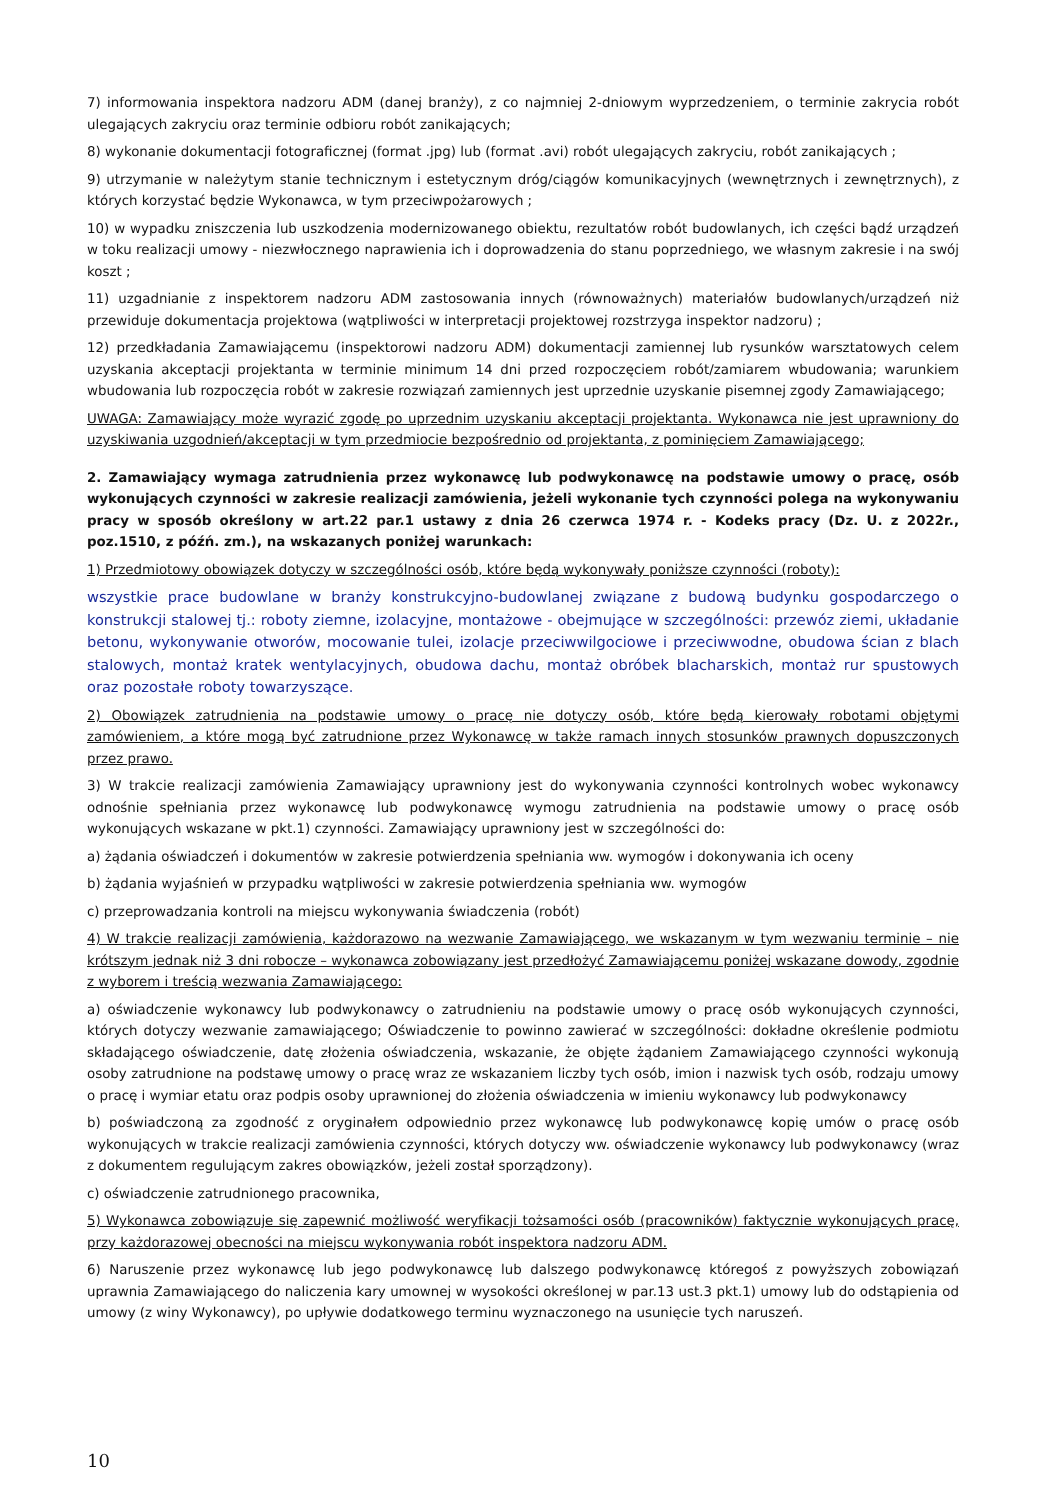7) informowania inspektora nadzoru ADM (danej branży), z co najmniej 2-dniowym wyprzedzeniem, o terminie zakrycia robót ulegających zakryciu oraz terminie odbioru robót zanikających;
8) wykonanie dokumentacji fotograficznej (format .jpg) lub (format .avi) robót ulegających zakryciu, robót zanikających ;
9) utrzymanie w należytym stanie technicznym i estetycznym dróg/ciągów komunikacyjnych (wewnętrznych i zewnętrznych), z których korzystać będzie Wykonawca, w tym przeciwpożarowych ;
10) w wypadku zniszczenia lub uszkodzenia modernizowanego obiektu, rezultatów robót budowlanych, ich części bądź urządzeń w toku realizacji umowy - niezwłocznego naprawienia ich i doprowadzenia do stanu poprzedniego, we własnym zakresie i na swój koszt ;
11) uzgadnianie z inspektorem nadzoru ADM zastosowania innych (równoważnych) materiałów budowlanych/urządzeń niż przewiduje dokumentacja projektowa (wątpliwości w interpretacji projektowej rozstrzyga inspektor nadzoru) ;
12) przedkładania Zamawiającemu (inspektorowi nadzoru ADM) dokumentacji zamiennej lub rysunków warsztatowych celem uzyskania akceptacji projektanta w terminie minimum 14 dni przed rozpoczęciem robót/zamiarem wbudowania; warunkiem wbudowania lub rozpoczęcia robót w zakresie rozwiązań zamiennych jest uprzednie uzyskanie pisemnej zgody Zamawiającego;
UWAGA: Zamawiający może wyrazić zgodę po uprzednim uzyskaniu akceptacji projektanta. Wykonawca nie jest uprawniony do uzyskiwania uzgodnień/akceptacji w tym przedmiocie bezpośrednio od projektanta, z pominięciem Zamawiającego;
2. Zamawiający wymaga zatrudnienia przez wykonawcę lub podwykonawcę na podstawie umowy o pracę, osób wykonujących czynności w zakresie realizacji zamówienia, jeżeli wykonanie tych czynności polega na wykonywaniu pracy w sposób określony w art.22 par.1 ustawy z dnia 26 czerwca 1974 r. - Kodeks pracy (Dz. U. z 2022r., poz.1510, z późń. zm.), na wskazanych poniżej warunkach:
1) Przedmiotowy obowiązek dotyczy w szczególności osób, które będą wykonywały poniższe czynności (roboty):
wszystkie prace budowlane w branży konstrukcyjno-budowlanej związane z budową budynku gospodarczego o konstrukcji stalowej tj.: roboty ziemne, izolacyjne, montażowe - obejmujące w szczególności: przewóz ziemi, układanie betonu, wykonywanie otworów, mocowanie tulei, izolacje przeciwwilgociowe i przeciwwodne, obudowa ścian z blach stalowych, montaż kratek wentylacyjnych, obudowa dachu, montaż obróbek blacharskich, montaż rur spustowych oraz pozostałe roboty towarzyszące.
2) Obowiązek zatrudnienia na podstawie umowy o pracę nie dotyczy osób, które będą kierowały robotami objętymi zamówieniem, a które mogą być zatrudnione przez Wykonawcę w także ramach innych stosunków prawnych dopuszczonych przez prawo.
3) W trakcie realizacji zamówienia Zamawiający uprawniony jest do wykonywania czynności kontrolnych wobec wykonawcy odnośnie spełniania przez wykonawcę lub podwykonawcę wymogu zatrudnienia na podstawie umowy o pracę osób wykonujących wskazane w pkt.1) czynności. Zamawiający uprawniony jest w szczególności do:
a) żądania oświadczeń i dokumentów w zakresie potwierdzenia spełniania ww. wymogów i dokonywania ich oceny
b) żądania wyjaśnień w przypadku wątpliwości w zakresie potwierdzenia spełniania ww. wymogów
c) przeprowadzania kontroli na miejscu wykonywania świadczenia (robót)
4) W trakcie realizacji zamówienia, każdorazowo na wezwanie Zamawiającego, we wskazanym w tym wezwaniu terminie – nie krótszym jednak niż 3 dni robocze – wykonawca zobowiązany jest przedłożyć Zamawiającemu poniżej wskazane dowody, zgodnie z wyborem i treścią wezwania Zamawiającego:
a) oświadczenie wykonawcy lub podwykonawcy o zatrudnieniu na podstawie umowy o pracę osób wykonujących czynności, których dotyczy wezwanie zamawiającego; Oświadczenie to powinno zawierać w szczególności: dokładne określenie podmiotu składającego oświadczenie, datę złożenia oświadczenia, wskazanie, że objęte żądaniem Zamawiającego czynności wykonują osoby zatrudnione na podstawę umowy o pracę wraz ze wskazaniem liczby tych osób, imion i nazwisk tych osób, rodzaju umowy o pracę i wymiar etatu oraz podpis osoby uprawnionej do złożenia oświadczenia w imieniu wykonawcy lub podwykonawcy
b) poświadczoną za zgodność z oryginałem odpowiednio przez wykonawcę lub podwykonawcę kopię umów o pracę osób wykonujących w trakcie realizacji zamówienia czynności, których dotyczy ww. oświadczenie wykonawcy lub podwykonawcy (wraz z dokumentem regulującym zakres obowiązków, jeżeli został sporządzony).
c) oświadczenie zatrudnionego pracownika,
5) Wykonawca zobowiązuje się zapewnić możliwość weryfikacji tożsamości osób (pracowników) faktycznie wykonujących pracę, przy każdorazowej obecności na miejscu wykonywania robót inspektora nadzoru ADM.
6) Naruszenie przez wykonawcę lub jego podwykonawcę lub dalszego podwykonawcę któregoś z powyższych zobowiązań uprawnia Zamawiającego do naliczenia kary umownej w wysokości określonej w par.13 ust.3 pkt.1) umowy lub do odstąpienia od umowy (z winy Wykonawcy), po upływie dodatkowego terminu wyznaczonego na usunięcie tych naruszeń.
10